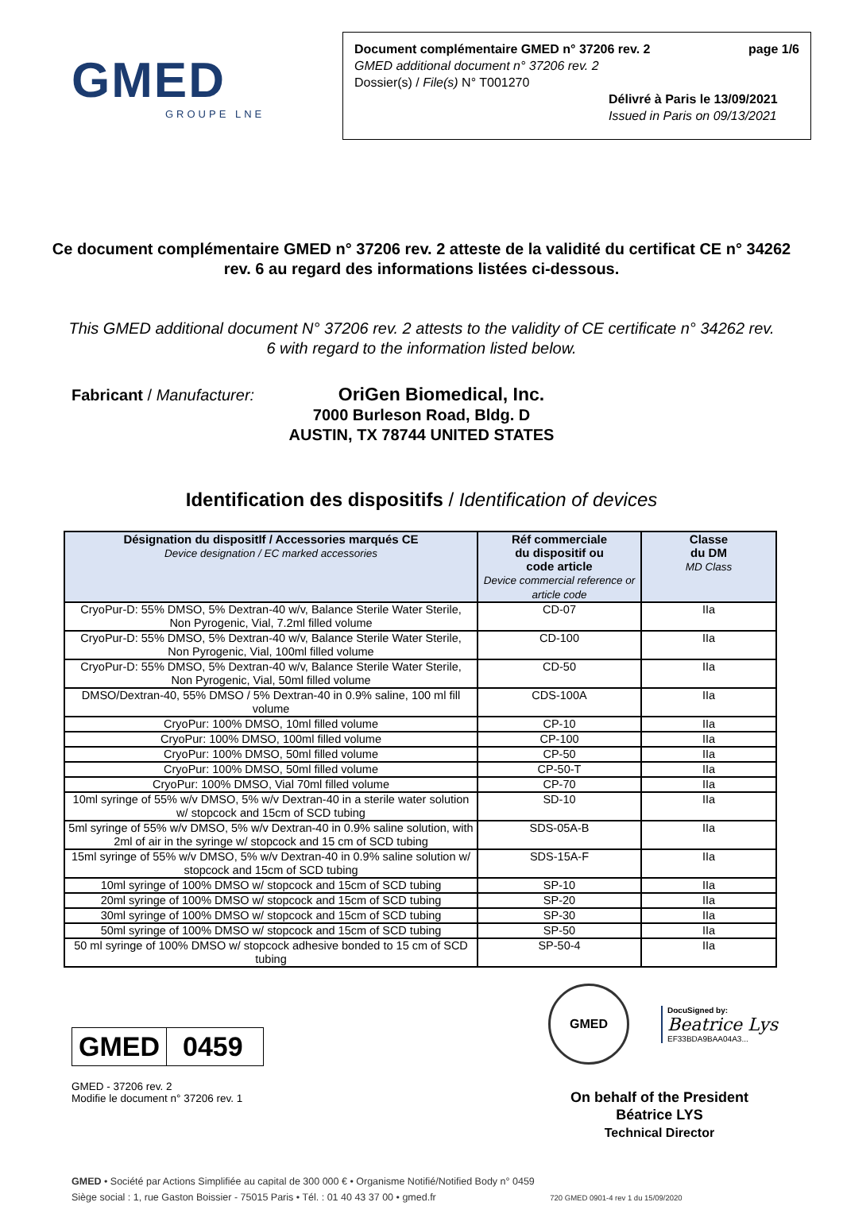GMED
GROUPE LNE
Document complémentaire GMED n° 37206 rev. 2 page 1/6
GMED additional document n° 37206 rev. 2
Dossier(s) / File(s) N° T001270
Délivré à Paris le 13/09/2021
Issued in Paris on 09/13/2021
Ce document complémentaire GMED n° 37206 rev. 2 atteste de la validité du certificat CE n° 34262 rev. 6 au regard des informations listées ci-dessous.
This GMED additional document N° 37206 rev. 2 attests to the validity of CE certificate n° 34262 rev. 6 with regard to the information listed below.
Fabricant / Manufacturer:
OriGen Biomedical, Inc.
7000 Burleson Road, Bldg. D
AUSTIN, TX 78744 UNITED STATES
Identification des dispositifs / Identification of devices
| Désignation du dispositIf / Accessories marqués CE Device designation / EC marked accessories | Réf commerciale du dispositif ou code article Device commercial reference or article code | Classe du DM MD Class |
| --- | --- | --- |
| CryoPur-D: 55% DMSO, 5% Dextran-40 w/v, Balance Sterile Water Sterile, Non Pyrogenic, Vial, 7.2ml filled volume | CD-07 | IIa |
| CryoPur-D: 55% DMSO, 5% Dextran-40 w/v, Balance Sterile Water Sterile, Non Pyrogenic, Vial, 100ml filled volume | CD-100 | IIa |
| CryoPur-D: 55% DMSO, 5% Dextran-40 w/v, Balance Sterile Water Sterile, Non Pyrogenic, Vial, 50ml filled volume | CD-50 | IIa |
| DMSO/Dextran-40, 55% DMSO / 5% Dextran-40 in 0.9% saline, 100 ml fill volume | CDS-100A | IIa |
| CryoPur: 100% DMSO, 10ml filled volume | CP-10 | IIa |
| CryoPur: 100% DMSO, 100ml filled volume | CP-100 | IIa |
| CryoPur: 100% DMSO, 50ml filled volume | CP-50 | IIa |
| CryoPur: 100% DMSO, 50ml filled volume | CP-50-T | IIa |
| CryoPur: 100% DMSO, Vial 70ml filled volume | CP-70 | IIa |
| 10ml syringe of 55% w/v DMSO, 5% w/v Dextran-40 in a sterile water solution w/ stopcock and 15cm of SCD tubing | SD-10 | IIa |
| 5ml syringe of 55% w/v DMSO, 5% w/v Dextran-40 in 0.9% saline solution, with 2ml of air in the syringe w/ stopcock and 15 cm of SCD tubing | SDS-05A-B | IIa |
| 15ml syringe of 55% w/v DMSO, 5% w/v Dextran-40 in 0.9% saline solution w/ stopcock and 15cm of SCD tubing | SDS-15A-F | IIa |
| 10ml syringe of 100% DMSO w/ stopcock and 15cm of SCD tubing | SP-10 | IIa |
| 20ml syringe of 100% DMSO w/ stopcock and 15cm of SCD tubing | SP-20 | IIa |
| 30ml syringe of 100% DMSO w/ stopcock and 15cm of SCD tubing | SP-30 | IIa |
| 50ml syringe of 100% DMSO w/ stopcock and 15cm of SCD tubing | SP-50 | IIa |
| 50 ml syringe of 100% DMSO w/ stopcock adhesive bonded to 15 cm of SCD tubing | SP-50-4 | IIa |
GMED 0459
GMED - 37206 rev. 2
Modifie le document n° 37206 rev. 1
GMED
DocuSigned by:
Beatrice Lys
EF33BDA9BAA04A3...
On behalf of the President
Béatrice LYS
Technical Director
GMED • Société par Actions Simplifiée au capital de 300 000 € • Organisme Notifié/Notified Body n° 0459
Siège social : 1, rue Gaston Boissier - 75015 Paris • Tél. : 01 40 43 37 00 • gmed.fr 720 GMED 0901-4 rev 1 du 15/09/2020